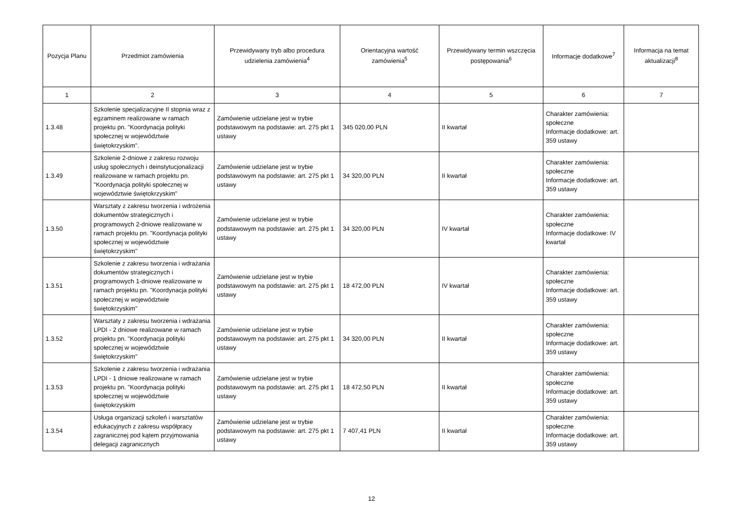| Pozycja Planu | Przedmiot zamówienia | Przewidywany tryb albo procedura udzielenia zamówienia<sup>4</sup> | Orientacyjna wartość zamówienia<sup>5</sup> | Przewidywany termin wszczęcia postępowania<sup>6</sup> | Informacje dodatkowe<sup>7</sup> | Informacja na temat aktualizacji<sup>8</sup> |
| --- | --- | --- | --- | --- | --- | --- |
| 1 | 2 | 3 | 4 | 5 | 6 | 7 |
| 1.3.48 | Szkolenie specjalizacyjne II stopnia wraz z egzaminem realizowane w ramach projektu pn. "Koordynacja polityki społecznej w województwie świętokrzyskim". | Zamówienie udzielane jest w trybie podstawowym na podstawie: art. 275 pkt 1 ustawy | 345 020,00 PLN | II kwartał | Charakter zamówienia: społeczne Informacje dodatkowe: art. 359 ustawy | |
| 1.3.49 | Szkolenie 2-dniowe z zakresu rozwoju usług społecznych i deinstytucjonalizacji realizowane w ramach projektu pn. "Koordynacja polityki społecznej w województwie świętokrzyskim" | Zamówienie udzielane jest w trybie podstawowym na podstawie: art. 275 pkt 1 ustawy | 34 320,00 PLN | II kwartał | Charakter zamówienia: społeczne Informacje dodatkowe: art. 359 ustawy | |
| 1.3.50 | Warsztaty z zakresu tworzenia i wdrożenia dokumentów strategicznych i programowych 2-dniowe realizowane w ramach projektu pn. "Koordynacja polityki społecznej w województwie świętokrzyskim" | Zamówienie udzielane jest w trybie podstawowym na podstawie: art. 275 pkt 1 ustawy | 34 320,00 PLN | IV kwartał | Charakter zamówienia: społeczne Informacje dodatkowe: IV kwartał | |
| 1.3.51 | Szkolenie z zakresu tworzenia i wdrażania dokumentów strategicznych i programowych 1-dniowe realizowane w ramach projektu pn. "Koordynacja polityki społecznej w województwie świętokrzyskim" | Zamówienie udzielane jest w trybie podstawowym na podstawie: art. 275 pkt 1 ustawy | 18 472,00 PLN | IV kwartał | Charakter zamówienia: społeczne Informacje dodatkowe: art. 359 ustawy | |
| 1.3.52 | Warsztaty z zakresu tworzenia i wdrażania LPDI - 2 dniowe realizowane w ramach projektu pn. "Koordynacja polityki społecznej w województwie świętokrzyskim" | Zamówienie udzielane jest w trybie podstawowym na podstawie: art. 275 pkt 1 ustawy | 34 320,00 PLN | II kwartał | Charakter zamówienia: społeczne Informacje dodatkowe: art. 359 ustawy | |
| 1.3.53 | Szkolenie z zakresu tworzenia i wdrażania LPDI - 1 dniowe realizowane w ramach projektu pn. "Koordynacja polityki społecznej w województwie świętokrzyskim | Zamówienie udzielane jest w trybie podstawowym na podstawie: art. 275 pkt 1 ustawy | 18 472,50 PLN | II kwartał | Charakter zamówienia: społeczne Informacje dodatkowe: art. 359 ustawy | |
| 1.3.54 | Usługa organizacji szkoleń i warsztatów edukacyjnych z zakresu współpracy zagranicznej pod kątem przyjmowania delegacji zagranicznych | Zamówienie udzielane jest w trybie podstawowym na podstawie: art. 275 pkt 1 ustawy | 7 407,41 PLN | II kwartał | Charakter zamówienia: społeczne Informacje dodatkowe: art. 359 ustawy | |
12